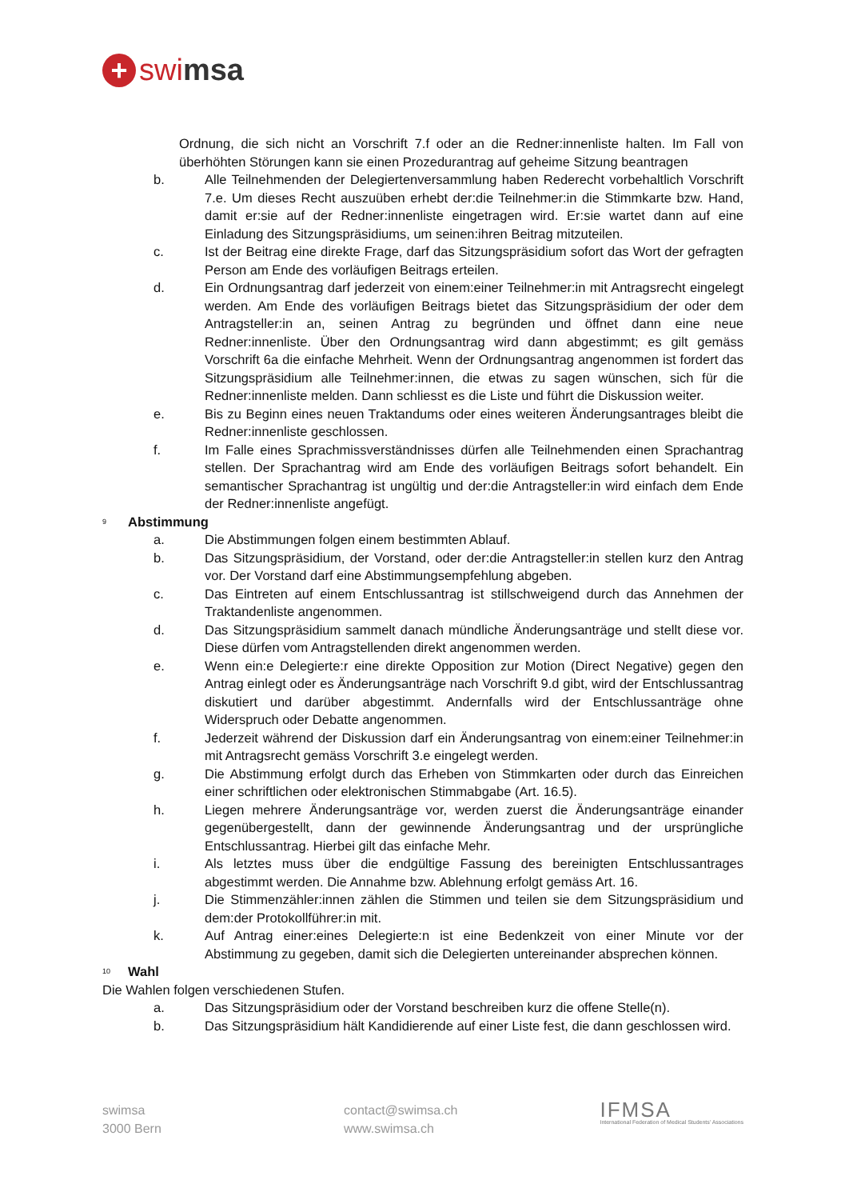+ swi msa
Ordnung, die sich nicht an Vorschrift 7.f oder an die Redner:innenliste halten. Im Fall von überhöhten Störungen kann sie einen Prozedurantrag auf geheime Sitzung beantragen
b. Alle Teilnehmenden der Delegiertenversammlung haben Rederecht vorbehaltlich Vorschrift 7.e. Um dieses Recht auszuüben erhebt der:die Teilnehmer:in die Stimmkarte bzw. Hand, damit er:sie auf der Redner:innenliste eingetragen wird. Er:sie wartet dann auf eine Einladung des Sitzungspräsidiums, um seinen:ihren Beitrag mitzuteilen.
c. Ist der Beitrag eine direkte Frage, darf das Sitzungspräsidium sofort das Wort der gefragten Person am Ende des vorläufigen Beitrags erteilen.
d. Ein Ordnungsantrag darf jederzeit von einem:einer Teilnehmer:in mit Antragsrecht eingelegt werden. Am Ende des vorläufigen Beitrags bietet das Sitzungspräsidium der oder dem Antragsteller:in an, seinen Antrag zu begründen und öffnet dann eine neue Redner:innenliste. Über den Ordnungsantrag wird dann abgestimmt; es gilt gemäss Vorschrift 6a die einfache Mehrheit. Wenn der Ordnungsantrag angenommen ist fordert das Sitzungspräsidium alle Teilnehmer:innen, die etwas zu sagen wünschen, sich für die Redner:innenliste melden. Dann schliesst es die Liste und führt die Diskussion weiter.
e. Bis zu Beginn eines neuen Traktandums oder eines weiteren Änderungsantrages bleibt die Redner:innenliste geschlossen.
f. Im Falle eines Sprachmissverständnisses dürfen alle Teilnehmenden einen Sprachantrag stellen. Der Sprachantrag wird am Ende des vorläufigen Beitrags sofort behandelt. Ein semantischer Sprachantrag ist ungültig und der:die Antragsteller:in wird einfach dem Ende der Redner:innenliste angefügt.
<sup>9</sup> Abstimmung
a. Die Abstimmungen folgen einem bestimmten Ablauf.
b. Das Sitzungspräsidium, der Vorstand, oder der:die Antragsteller:in stellen kurz den Antrag vor. Der Vorstand darf eine Abstimmungsempfehlung abgeben.
c. Das Eintreten auf einem Entschlussantrag ist stillschweigend durch das Annehmen der Traktandenliste angenommen.
d. Das Sitzungspräsidium sammelt danach mündliche Änderungsanträge und stellt diese vor. Diese dürfen vom Antragstellenden direkt angenommen werden.
e. Wenn ein:e Delegierte:r eine direkte Opposition zur Motion (Direct Negative) gegen den Antrag einlegt oder es Änderungsanträge nach Vorschrift 9.d gibt, wird der Entschlussantrag diskutiert und darüber abgestimmt. Andernfalls wird der Entschlussanträge ohne Widerspruch oder Debatte angenommen.
f. Jederzeit während der Diskussion darf ein Änderungsantrag von einem:einer Teilnehmer:in mit Antragsrecht gemäss Vorschrift 3.e eingelegt werden.
g. Die Abstimmung erfolgt durch das Erheben von Stimmkarten oder durch das Einreichen einer schriftlichen oder elektronischen Stimmabgabe (Art. 16.5).
h. Liegen mehrere Änderungsanträge vor, werden zuerst die Änderungsanträge einander gegenübergestellt, dann der gewinnende Änderungsantrag und der ursprüngliche Entschlussantrag. Hierbei gilt das einfache Mehr.
i. Als letztes muss über die endgültige Fassung des bereinigten Entschlussantrages abgestimmt werden. Die Annahme bzw. Ablehnung erfolgt gemäss Art. 16.
j. Die Stimmenzähler:innen zählen die Stimmen und teilen sie dem Sitzungspräsidium und dem:der Protokollführer:in mit.
k. Auf Antrag einer:eines Delegierte:n ist eine Bedenkzeit von einer Minute vor der Abstimmung zu gegeben, damit sich die Delegierten untereinander absprechen können.
<sup>10</sup> Wahl
Die Wahlen folgen verschiedenen Stufen.
a. Das Sitzungspräsidium oder der Vorstand beschreiben kurz die offene Stelle(n).
b. Das Sitzungspräsidium hält Kandidierende auf einer Liste fest, die dann geschlossen wird.
swimsa
3000 Bern
contact@swimsa.ch
www.swimsa.ch
IFMSA
International Federation of Medical Students' Associations